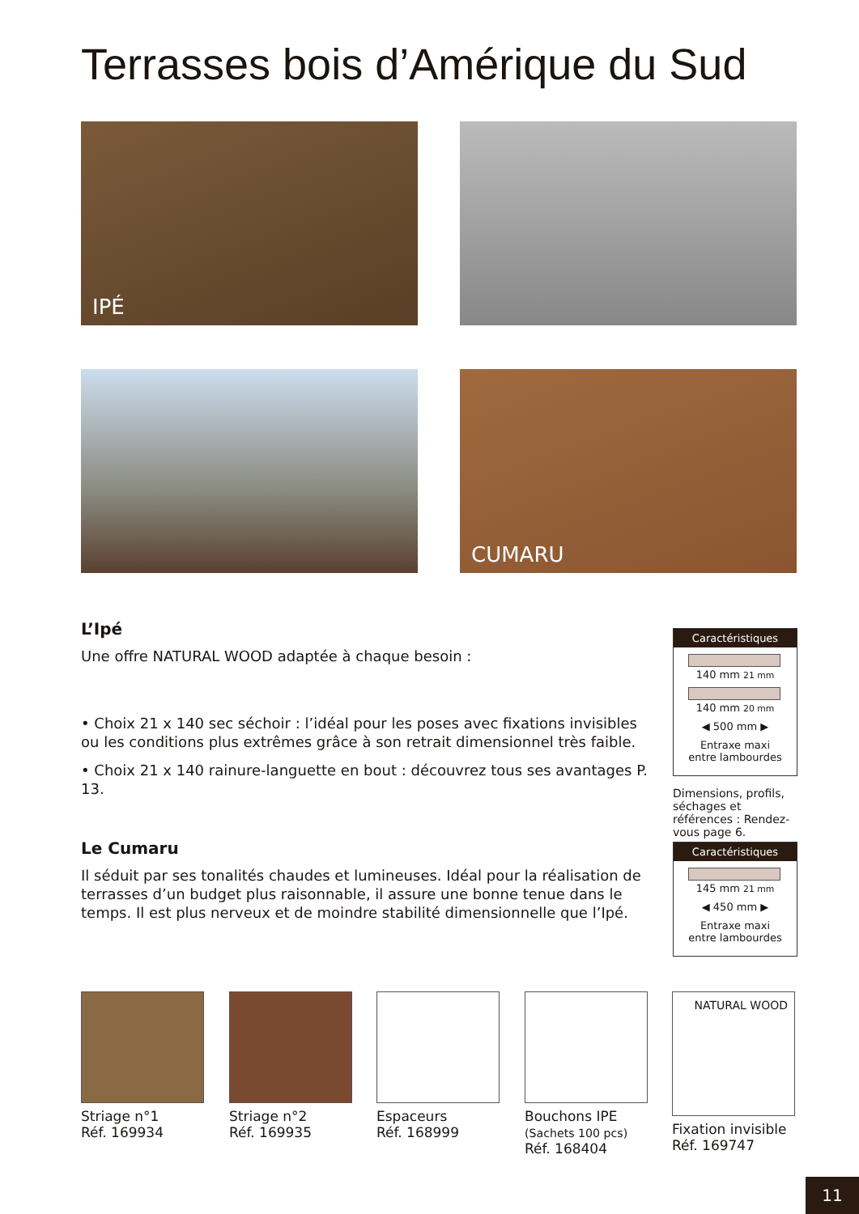Terrasses bois d’Amérique du Sud
IPÉ
CUMARU
L’Ipé
Une offre NATURAL WOOD adaptée à chaque besoin :
• Choix 21 x 140 sec séchoir : l’idéal pour les poses avec fixations invisibles ou les conditions plus extrêmes grâce à son retrait dimensionnel très faible.
• Choix 21 x 140 rainure-languette en bout : découvrez tous ses avantages P. 13.
Le Cumaru
Il séduit par ses tonalités chaudes et lumineuses. Idéal pour la réalisation de terrasses d’un budget plus raisonnable, il assure une bonne tenue dans le temps. Il est plus nerveux et de moindre stabilité dimensionnelle que l’Ipé.
Caractéristiques
140 mm 21 mm
140 mm 20 mm
◀ 500 mm ▶
Entraxe maxi
entre lambourdes
Dimensions, profils, séchages et références : Rendez-vous page 6.
Caractéristiques
145 mm 21 mm
◀ 450 mm ▶
Entraxe maxi
entre lambourdes
Striage n°1
Réf. 169934
Striage n°2
Réf. 169935
Espaceurs
Réf. 168999
Bouchons IPE
(Sachets 100 pcs)
Réf. 168404
NATURAL WOOD
Fixation invisible
Réf. 169747
11